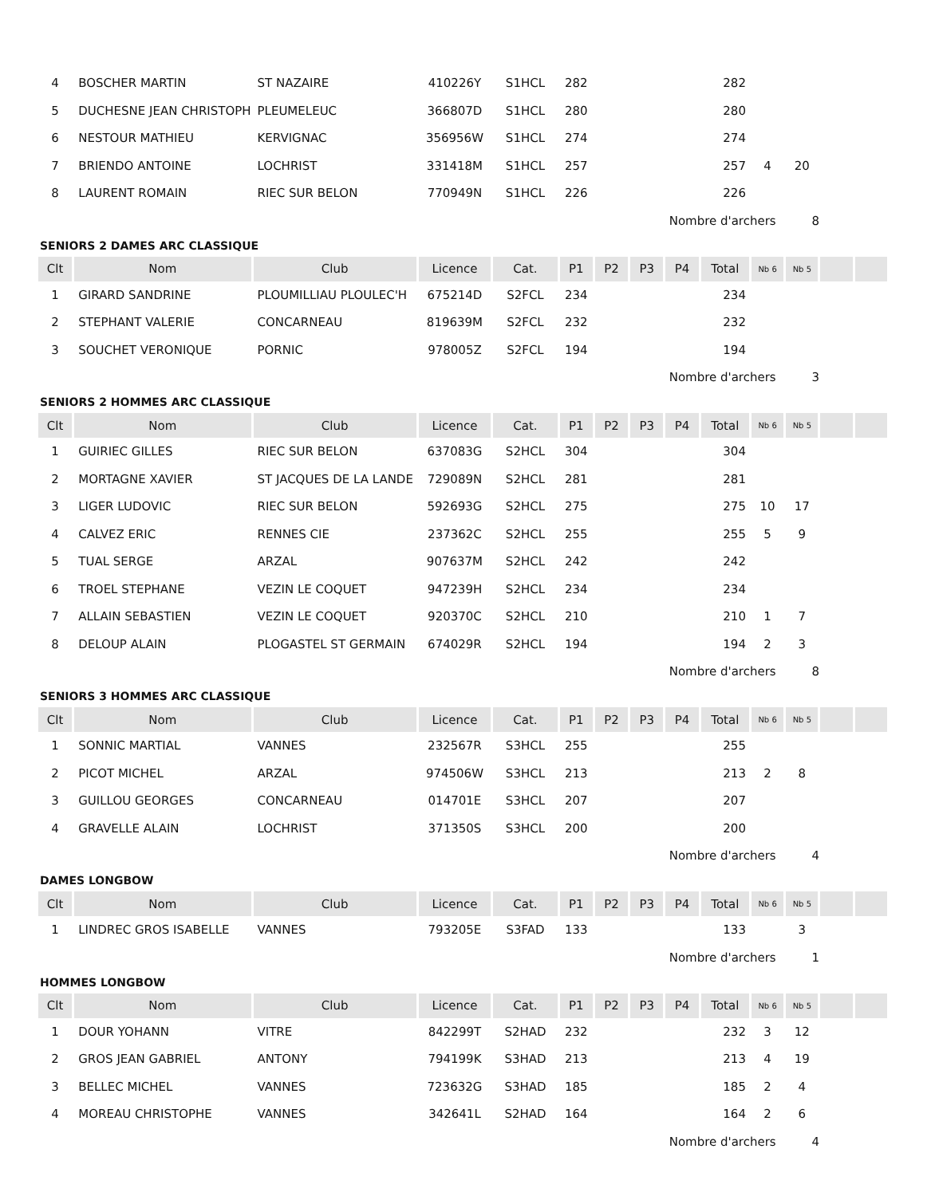| 4 | BOSCHER MARTIN | ST NAZAIRE | 410226Y | S1HCL | 282 | | | | 282 | | | | |
| 5 | DUCHESNE JEAN CHRISTOPHE | PLEUMELEUC | 366807D | S1HCL | 280 | | | | 280 | | | | |
| 6 | NESTOUR MATHIEU | KERVIGNAC | 356956W | S1HCL | 274 | | | | 274 | | | | |
| 7 | BRIENDO ANTOINE | LOCHRIST | 331418M | S1HCL | 257 | | | | 257 | 4 | 20 | | |
| 8 | LAURENT ROMAIN | RIEC SUR BELON | 770949N | S1HCL | 226 | | | | 226 | | | | |
Nombre d'archers 8
SENIORS 2 DAMES ARC CLASSIQUE
| Clt | Nom | Club | Licence | Cat. | P1 | P2 | P3 | P4 | Total | Nb 6 | Nb 5 | | |
| --- | --- | --- | --- | --- | --- | --- | --- | --- | --- | --- | --- | --- | --- |
| 1 | GIRARD SANDRINE | PLOUMILLIAU PLOULEC'H | 675214D | S2FCL | 234 | | | | 234 | | | | |
| 2 | STEPHANT VALERIE | CONCARNEAU | 819639M | S2FCL | 232 | | | | 232 | | | | |
| 3 | SOUCHET VERONIQUE | PORNIC | 978005Z | S2FCL | 194 | | | | 194 | | | | |
Nombre d'archers 3
SENIORS 2 HOMMES ARC CLASSIQUE
| Clt | Nom | Club | Licence | Cat. | P1 | P2 | P3 | P4 | Total | Nb 6 | Nb 5 | | |
| --- | --- | --- | --- | --- | --- | --- | --- | --- | --- | --- | --- | --- | --- |
| 1 | GUIRIEC GILLES | RIEC SUR BELON | 637083G | S2HCL | 304 | | | | 304 | | | | |
| 2 | MORTAGNE XAVIER | ST JACQUES DE LA LANDE | 729089N | S2HCL | 281 | | | | 281 | | | | |
| 3 | LIGER LUDOVIC | RIEC SUR BELON | 592693G | S2HCL | 275 | | | | 275 | 10 | 17 | | |
| 4 | CALVEZ ERIC | RENNES CIE | 237362C | S2HCL | 255 | | | | 255 | 5 | 9 | | |
| 5 | TUAL SERGE | ARZAL | 907637M | S2HCL | 242 | | | | 242 | | | | |
| 6 | TROEL STEPHANE | VEZIN LE COQUET | 947239H | S2HCL | 234 | | | | 234 | | | | |
| 7 | ALLAIN SEBASTIEN | VEZIN LE COQUET | 920370C | S2HCL | 210 | | | | 210 | 1 | 7 | | |
| 8 | DELOUP ALAIN | PLOGASTEL ST GERMAIN | 674029R | S2HCL | 194 | | | | 194 | 2 | 3 | | |
Nombre d'archers 8
SENIORS 3 HOMMES ARC CLASSIQUE
| Clt | Nom | Club | Licence | Cat. | P1 | P2 | P3 | P4 | Total | Nb 6 | Nb 5 | | |
| --- | --- | --- | --- | --- | --- | --- | --- | --- | --- | --- | --- | --- | --- |
| 1 | SONNIC MARTIAL | VANNES | 232567R | S3HCL | 255 | | | | 255 | | | | |
| 2 | PICOT MICHEL | ARZAL | 974506W | S3HCL | 213 | | | | 213 | 2 | 8 | | |
| 3 | GUILLOU GEORGES | CONCARNEAU | 014701E | S3HCL | 207 | | | | 207 | | | | |
| 4 | GRAVELLE ALAIN | LOCHRIST | 371350S | S3HCL | 200 | | | | 200 | | | | |
Nombre d'archers 4
DAMES LONGBOW
| Clt | Nom | Club | Licence | Cat. | P1 | P2 | P3 | P4 | Total | Nb 6 | Nb 5 | | |
| --- | --- | --- | --- | --- | --- | --- | --- | --- | --- | --- | --- | --- | --- |
| 1 | LINDREC GROS ISABELLE | VANNES | 793205E | S3FAD | 133 | | | | 133 | | 3 | | |
Nombre d'archers 1
HOMMES LONGBOW
| Clt | Nom | Club | Licence | Cat. | P1 | P2 | P3 | P4 | Total | Nb 6 | Nb 5 | | |
| --- | --- | --- | --- | --- | --- | --- | --- | --- | --- | --- | --- | --- | --- |
| 1 | DOUR YOHANN | VITRE | 842299T | S2HAD | 232 | | | | 232 | 3 | 12 | | |
| 2 | GROS JEAN GABRIEL | ANTONY | 794199K | S3HAD | 213 | | | | 213 | 4 | 19 | | |
| 3 | BELLEC MICHEL | VANNES | 723632G | S3HAD | 185 | | | | 185 | 2 | 4 | | |
| 4 | MOREAU CHRISTOPHE | VANNES | 342641L | S2HAD | 164 | | | | 164 | 2 | 6 | | |
Nombre d'archers 4